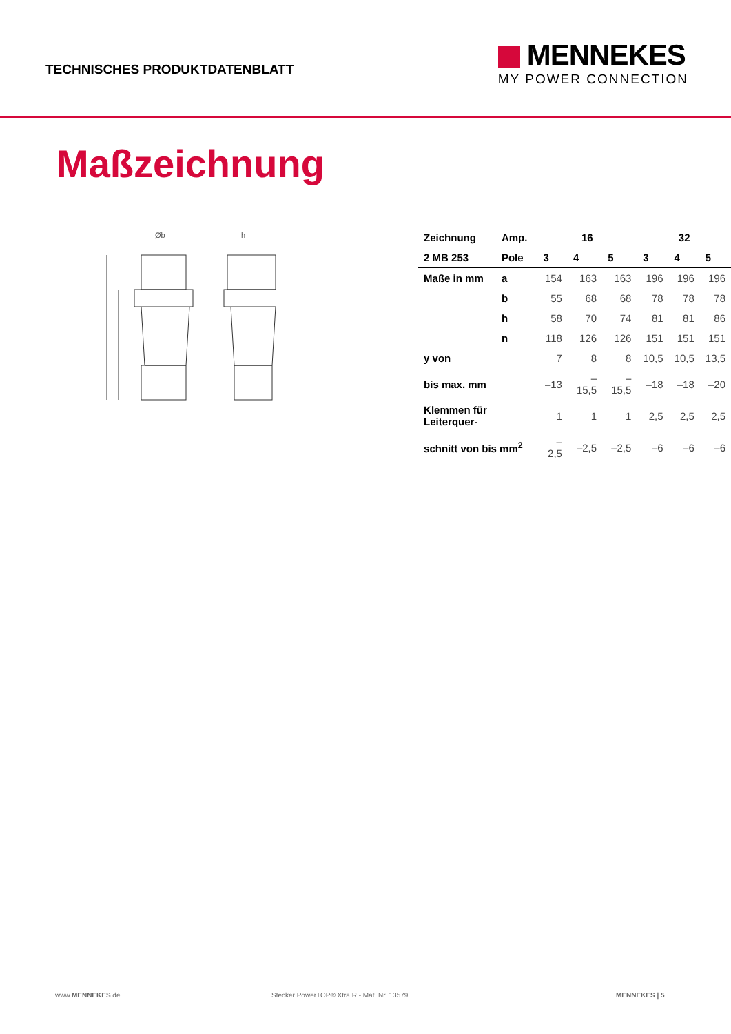TECHNISCHES PRODUKTDATENBLATT
MENNEKES
MY POWER CONNECTION
Maßzeichnung
Øb
h
| Zeichnung | Amp. | 16 | | | 32 | | |
| --- | --- | --- | --- | --- | --- | --- | --- |
| 2 MB 253 | Pole | 3 | 4 | 5 | 3 | 4 | 5 |
| Maße in mm | a | 154 | 163 | 163 | 196 | 196 | 196 |
| | b | 55 | 68 | 68 | 78 | 78 | 78 |
| | h | 58 | 70 | 74 | 81 | 81 | 86 |
| | n | 118 | 126 | 126 | 151 | 151 | 151 |
| y von | | 7 | 8 | 8 | 10,5 | 10,5 | 13,5 |
| bis max. mm | | –13 | –15,5 | –15,5 | –18 | –18 | –20 |
| Klemmen für Leiterquer- | | 1 | 1 | 1 | 2,5 | 2,5 | 2,5 |
| schnitt von bis mm<sup>2</sup> | | –2,5 | –2,5 | –2,5 | –6 | –6 | –6 |
www.MENNEKES.de Stecker PowerTOP® Xtra R - Mat. Nr. 13579 MENNEKES | 5